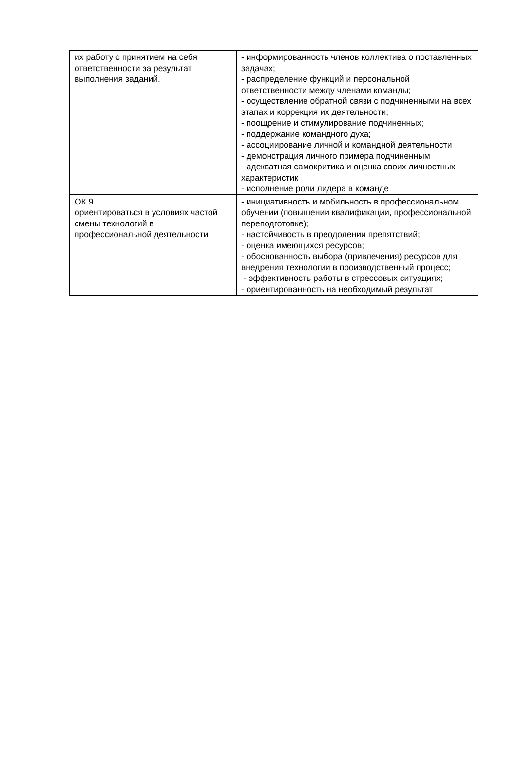| их работу с принятием на себя ответственности за результат выполнения заданий. | - информированность членов коллектива о поставленных задачах; - распределение функций и персональной ответственности между членами команды; - осуществление обратной связи с подчиненными на всех этапах и коррекция их деятельности; - поощрение и стимулирование подчиненных; - поддержание командного духа; - ассоциирование личной и командной деятельности - демонстрация личного примера подчиненным - адекватная самокритика и оценка своих личностных характеристик - исполнение роли лидера в команде |
| ОК 9 ориентироваться в условиях частой смены технологий в профессиональной деятельности | - инициативность и мобильность в профессиональном обучении (повышении квалификации, профессиональной переподготовке); - настойчивость в преодолении препятствий; - оценка имеющихся ресурсов; - обоснованность выбора (привлечения) ресурсов для внедрения технологии в производственный процесс; - эффективность работы в стрессовых ситуациях; - ориентированность на необходимый результат |